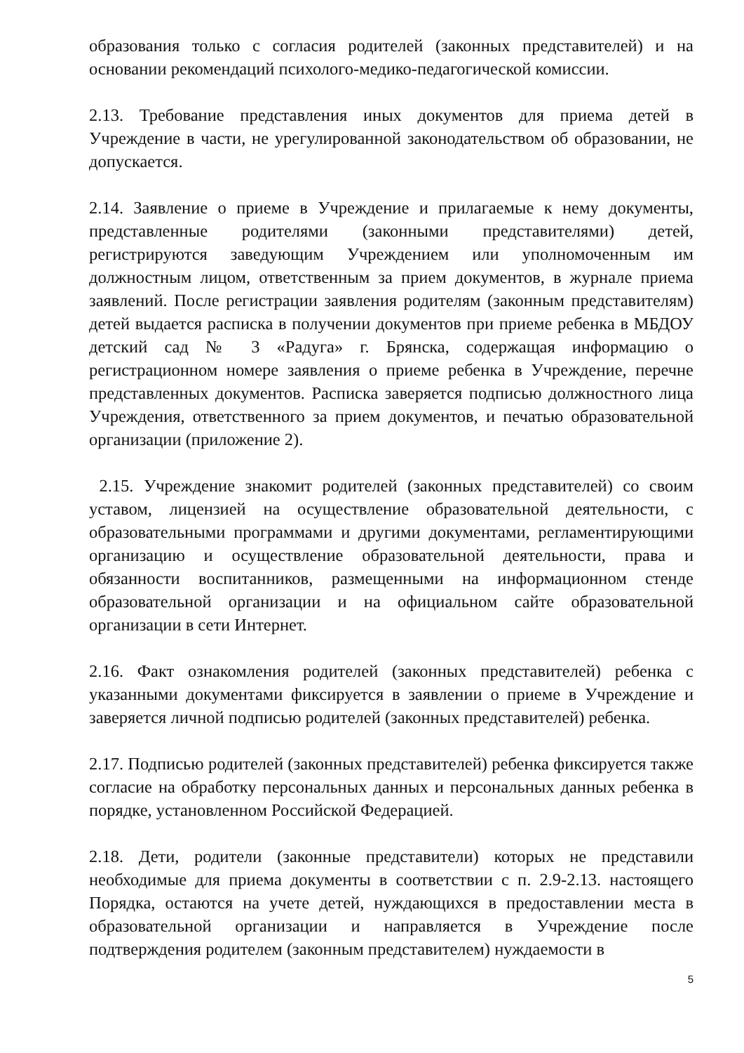образования только с согласия родителей (законных представителей) и на основании рекомендаций психолого-медико-педагогической комиссии.
2.13. Требование представления иных документов для приема детей в Учреждение в части, не урегулированной законодательством об образовании, не допускается.
2.14. Заявление о приеме в Учреждение и прилагаемые к нему документы, представленные родителями (законными представителями) детей, регистрируются заведующим Учреждением или уполномоченным им должностным лицом, ответственным за прием документов, в журнале приема заявлений. После регистрации заявления родителям (законным представителям) детей выдается расписка в получении документов при приеме ребенка в МБДОУ детский сад № 3 «Радуга» г. Брянска, содержащая информацию о регистрационном номере заявления о приеме ребенка в Учреждение, перечне представленных документов. Расписка заверяется подписью должностного лица Учреждения, ответственного за прием документов, и печатью образовательной организации (приложение 2).
2.15. Учреждение знакомит родителей (законных представителей) со своим уставом, лицензией на осуществление образовательной деятельности, с образовательными программами и другими документами, регламентирующими организацию и осуществление образовательной деятельности, права и обязанности воспитанников, размещенными на информационном стенде образовательной организации и на официальном сайте образовательной организации в сети Интернет.
2.16. Факт ознакомления родителей (законных представителей) ребенка с указанными документами фиксируется в заявлении о приеме в Учреждение и заверяется личной подписью родителей (законных представителей) ребенка.
2.17. Подписью родителей (законных представителей) ребенка фиксируется также согласие на обработку персональных данных и персональных данных ребенка в порядке, установленном Российской Федерацией.
2.18. Дети, родители (законные представители) которых не представили необходимые для приема документы в соответствии с п. 2.9-2.13. настоящего Порядка, остаются на учете детей, нуждающихся в предоставлении места в образовательной организации и направляется в Учреждение после подтверждения родителем (законным представителем) нуждаемости в
5